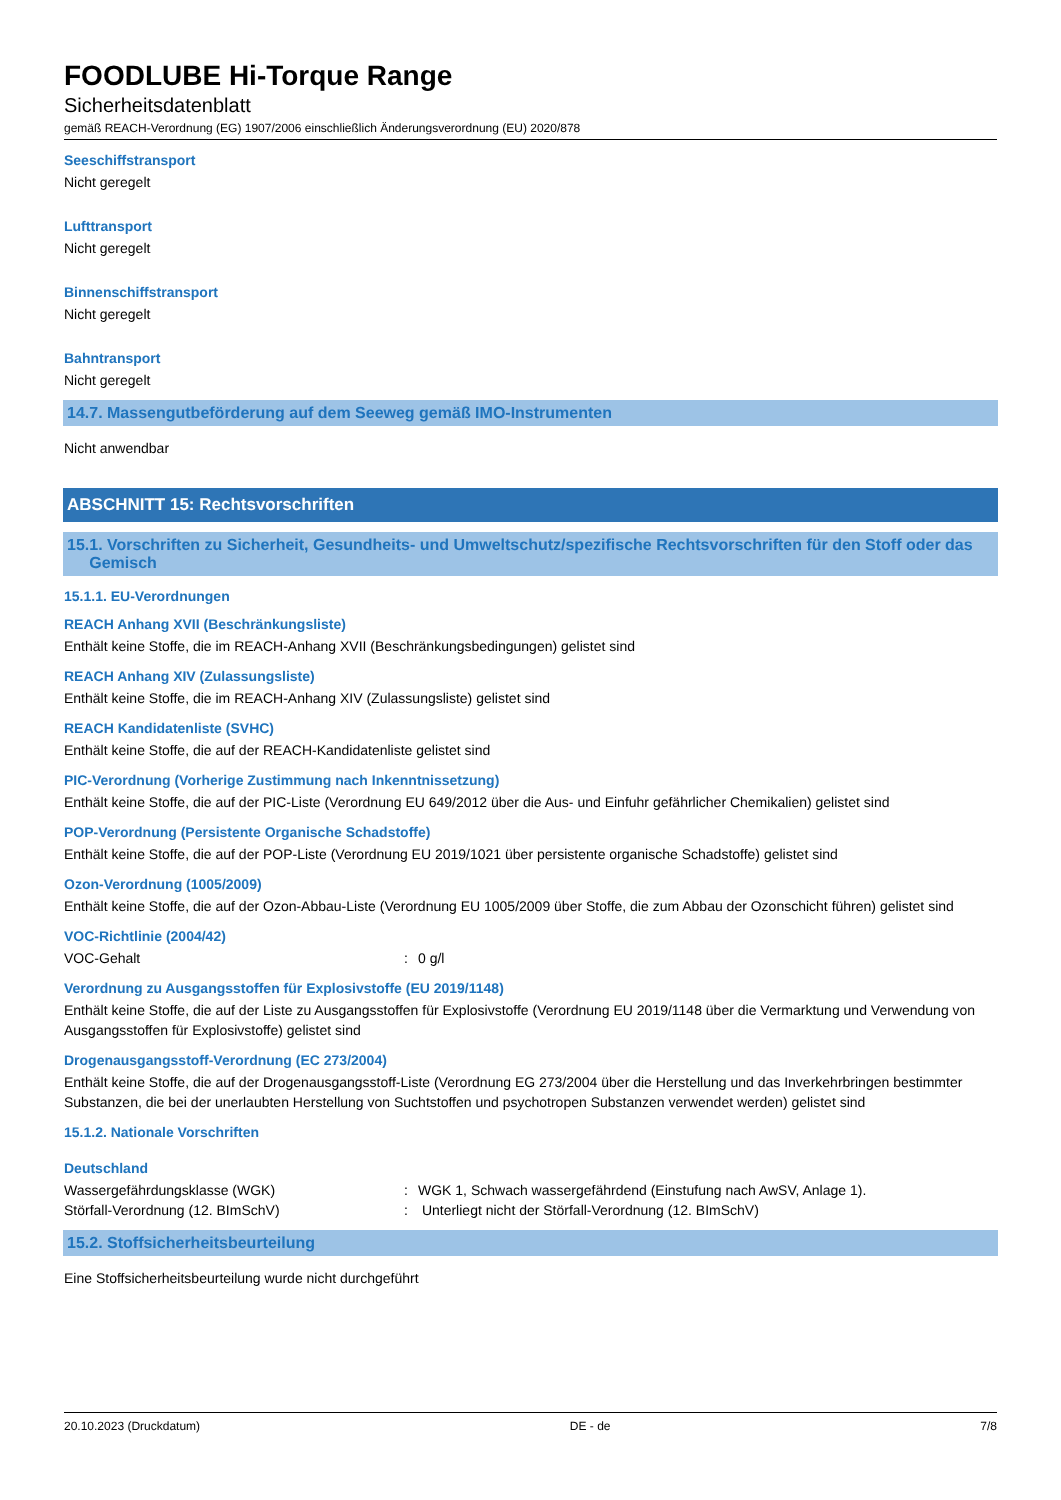FOODLUBE Hi-Torque Range
Sicherheitsdatenblatt
gemäß REACH-Verordnung (EG) 1907/2006 einschließlich Änderungsverordnung (EU) 2020/878
Seeschiffstransport
Nicht geregelt
Lufttransport
Nicht geregelt
Binnenschiffstransport
Nicht geregelt
Bahntransport
Nicht geregelt
14.7. Massengutbeförderung auf dem Seeweg gemäß IMO-Instrumenten
Nicht anwendbar
ABSCHNITT 15: Rechtsvorschriften
15.1. Vorschriften zu Sicherheit, Gesundheits- und Umweltschutz/spezifische Rechtsvorschriften für den Stoff oder das
Gemisch
15.1.1. EU-Verordnungen
REACH Anhang XVII (Beschränkungsliste)
Enthält keine Stoffe, die im REACH-Anhang XVII (Beschränkungsbedingungen) gelistet sind
REACH Anhang XIV (Zulassungsliste)
Enthält keine Stoffe, die im REACH-Anhang XIV (Zulassungsliste) gelistet sind
REACH Kandidatenliste (SVHC)
Enthält keine Stoffe, die auf der REACH-Kandidatenliste gelistet sind
PIC-Verordnung (Vorherige Zustimmung nach Inkenntnissetzung)
Enthält keine Stoffe, die auf der PIC-Liste (Verordnung EU 649/2012 über die Aus- und Einfuhr gefährlicher Chemikalien) gelistet sind
POP-Verordnung (Persistente Organische Schadstoffe)
Enthält keine Stoffe, die auf der POP-Liste (Verordnung EU 2019/1021 über persistente organische Schadstoffe) gelistet sind
Ozon-Verordnung (1005/2009)
Enthält keine Stoffe, die auf der Ozon-Abbau-Liste (Verordnung EU 1005/2009 über Stoffe, die zum Abbau der Ozonschicht führen) gelistet sind
VOC-Richtlinie (2004/42)
VOC-Gehalt: 0 g/l
Verordnung zu Ausgangsstoffen für Explosivstoffe (EU 2019/1148)
Enthält keine Stoffe, die auf der Liste zu Ausgangsstoffen für Explosivstoffe (Verordnung EU 2019/1148 über die Vermarktung und Verwendung von Ausgangsstoffen für Explosivstoffe) gelistet sind
Drogenausgangsstoff-Verordnung (EC 273/2004)
Enthält keine Stoffe, die auf der Drogenausgangsstoff-Liste (Verordnung EG 273/2004 über die Herstellung und das Inverkehrbringen bestimmter Substanzen, die bei der unerlaubten Herstellung von Suchtstoffen und psychotropen Substanzen verwendet werden) gelistet sind
15.1.2. Nationale Vorschriften
Deutschland
Wassergefährdungsklasse (WGK): WGK 1, Schwach wassergefährdend (Einstufung nach AwSV, Anlage 1).
Störfall-Verordnung (12. BImSchV): Unterliegt nicht der Störfall-Verordnung (12. BImSchV)
15.2. Stoffsicherheitsbeurteilung
Eine Stoffsicherheitsbeurteilung wurde nicht durchgeführt
20.10.2023 (Druckdatum) DE - de 7/8